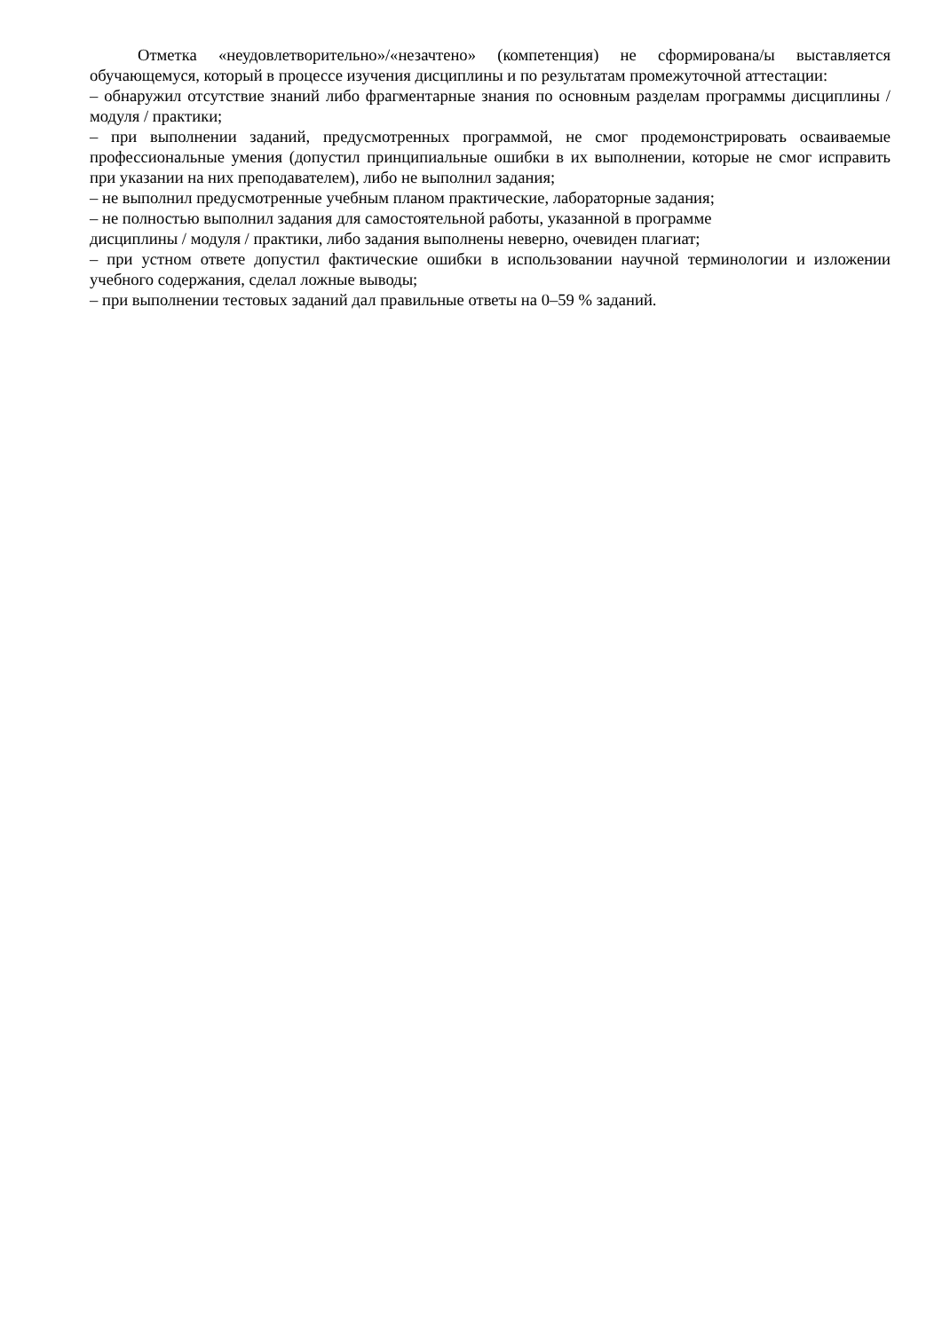Отметка «неудовлетворительно»/«незачтено» (компетенция) не сформирована/ы выставляется обучающемуся, который в процессе изучения дисциплины и по результатам промежуточной аттестации:
– обнаружил отсутствие знаний либо фрагментарные знания по основным разделам программы дисциплины / модуля / практики;
– при выполнении заданий, предусмотренных программой, не смог продемонстрировать осваиваемые профессиональные умения (допустил принципиальные ошибки в их выполнении, которые не смог исправить при указании на них преподавателем), либо не выполнил задания;
– не выполнил предусмотренные учебным планом практические, лабораторные задания;
– не полностью выполнил задания для самостоятельной работы, указанной в программе
дисциплины / модуля / практики, либо задания выполнены неверно, очевиден плагиат;
– при устном ответе допустил фактические ошибки в использовании научной терминологии и изложении учебного содержания, сделал ложные выводы;
– при выполнении тестовых заданий дал правильные ответы на 0–59 % заданий.